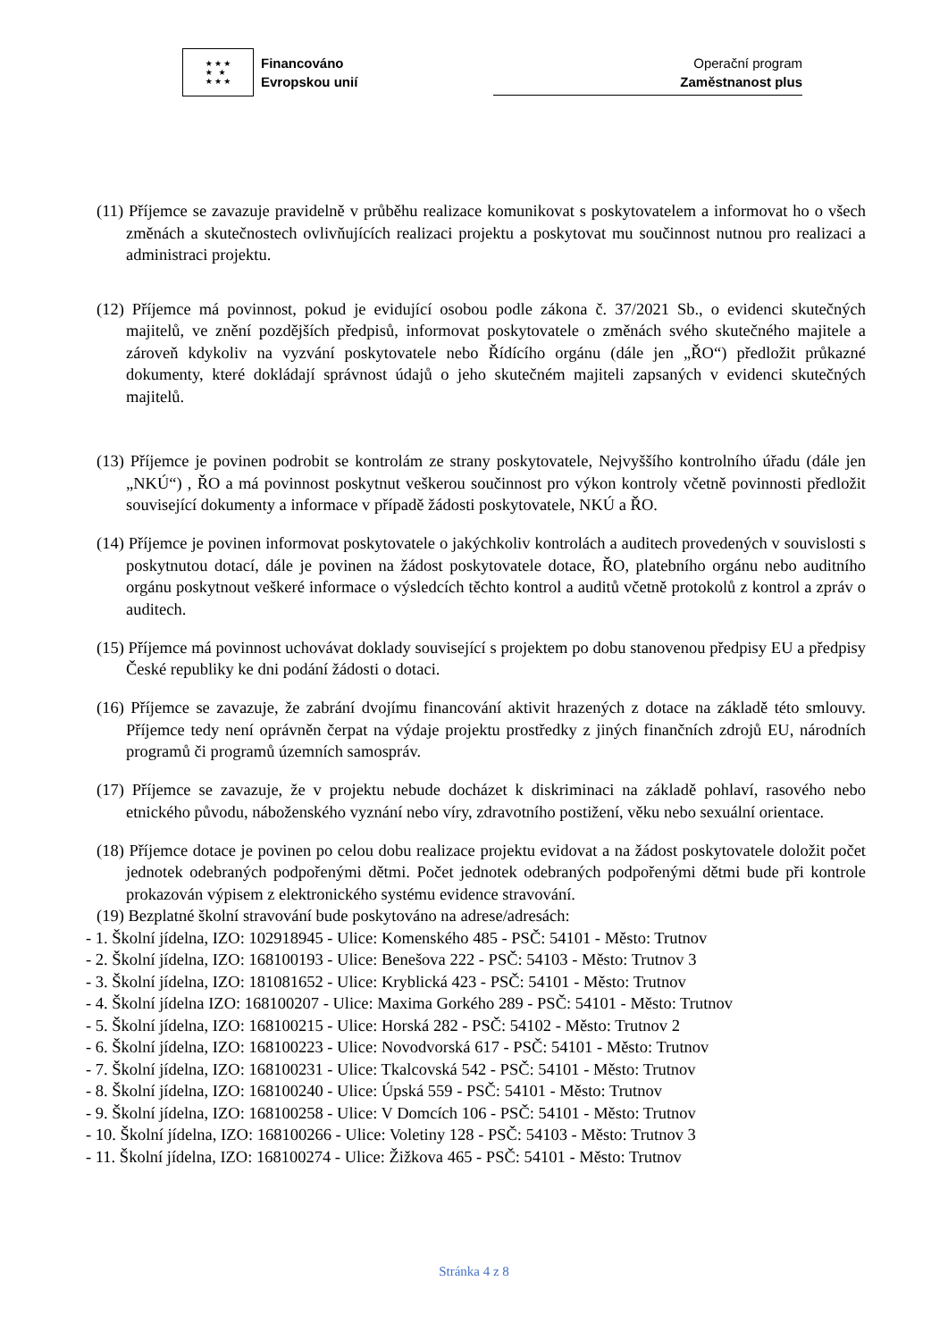★ ★ ★
★ ★
★ ★ ★
Financováno
Evropskou unií
Operační program
Zaměstnanost plus
(11) Příjemce se zavazuje pravidelně v průběhu realizace komunikovat s poskytovatelem a informovat ho o všech změnách a skutečnostech ovlivňujících realizaci projektu a poskytovat mu součinnost nutnou pro realizaci a administraci projektu.
(12) Příjemce má povinnost, pokud je evidující osobou podle zákona č. 37/2021 Sb., o evidenci skutečných majitelů, ve znění pozdějších předpisů, informovat poskytovatele o změnách svého skutečného majitele a zároveň kdykoliv na vyzvání poskytovatele nebo Řídícího orgánu (dále jen „ŘO“) předložit průkazné dokumenty, které dokládají správnost údajů o jeho skutečném majiteli zapsaných v evidenci skutečných majitelů.
(13) Příjemce je povinen podrobit se kontrolám ze strany poskytovatele, Nejvyššího kontrolního úřadu (dále jen „NKÚ“) , ŘO a má povinnost poskytnut veškerou součinnost pro výkon kontroly včetně povinnosti předložit související dokumenty a informace v případě žádosti poskytovatele, NKÚ a ŘO.
(14) Příjemce je povinen informovat poskytovatele o jakýchkoliv kontrolách a auditech provedených v souvislosti s poskytnutou dotací, dále je povinen na žádost poskytovatele dotace, ŘO, platebního orgánu nebo auditního orgánu poskytnout veškeré informace o výsledcích těchto kontrol a auditů včetně protokolů z kontrol a zpráv o auditech.
(15) Příjemce má povinnost uchovávat doklady související s projektem po dobu stanovenou předpisy EU a předpisy České republiky ke dni podání žádosti o dotaci.
(16) Příjemce se zavazuje, že zabrání dvojímu financování aktivit hrazených z dotace na základě této smlouvy. Příjemce tedy není oprávněn čerpat na výdaje projektu prostředky z jiných finančních zdrojů EU, národních programů či programů územních samospráv.
(17) Příjemce se zavazuje, že v projektu nebude docházet k diskriminaci na základě pohlaví, rasového nebo etnického původu, náboženského vyznání nebo víry, zdravotního postižení, věku nebo sexuální orientace.
(18) Příjemce dotace je povinen po celou dobu realizace projektu evidovat a na žádost poskytovatele doložit počet jednotek odebraných podpořenými dětmi. Počet jednotek odebraných podpořenými dětmi bude při kontrole prokazován výpisem z elektronického systému evidence stravování.
(19) Bezplatné školní stravování bude poskytováno na adrese/adresách:
- 1. Školní jídelna, IZO: 102918945 - Ulice: Komenského 485 - PSČ: 54101 - Město: Trutnov
- 2. Školní jídelna, IZO: 168100193 - Ulice: Benešova 222 - PSČ: 54103 - Město: Trutnov 3
- 3. Školní jídelna, IZO: 181081652 - Ulice: Kryblická 423 - PSČ: 54101 - Město: Trutnov
- 4. Školní jídelna IZO: 168100207 - Ulice: Maxima Gorkého 289 - PSČ: 54101 - Město: Trutnov
- 5. Školní jídelna, IZO: 168100215 - Ulice: Horská 282 - PSČ: 54102 - Město: Trutnov 2
- 6. Školní jídelna, IZO: 168100223 - Ulice: Novodvorská 617 - PSČ: 54101 - Město: Trutnov
- 7. Školní jídelna, IZO: 168100231 - Ulice: Tkalcovská 542 - PSČ: 54101 - Město: Trutnov
- 8. Školní jídelna, IZO: 168100240 - Ulice: Úpská 559 - PSČ: 54101 - Město: Trutnov
- 9. Školní jídelna, IZO: 168100258 - Ulice: V Domcích 106 - PSČ: 54101 - Město: Trutnov
- 10. Školní jídelna, IZO: 168100266 - Ulice: Voletiny 128 - PSČ: 54103 - Město: Trutnov 3
- 11. Školní jídelna, IZO: 168100274 - Ulice: Žižkova 465 - PSČ: 54101 - Město: Trutnov
Stránka 4 z 8